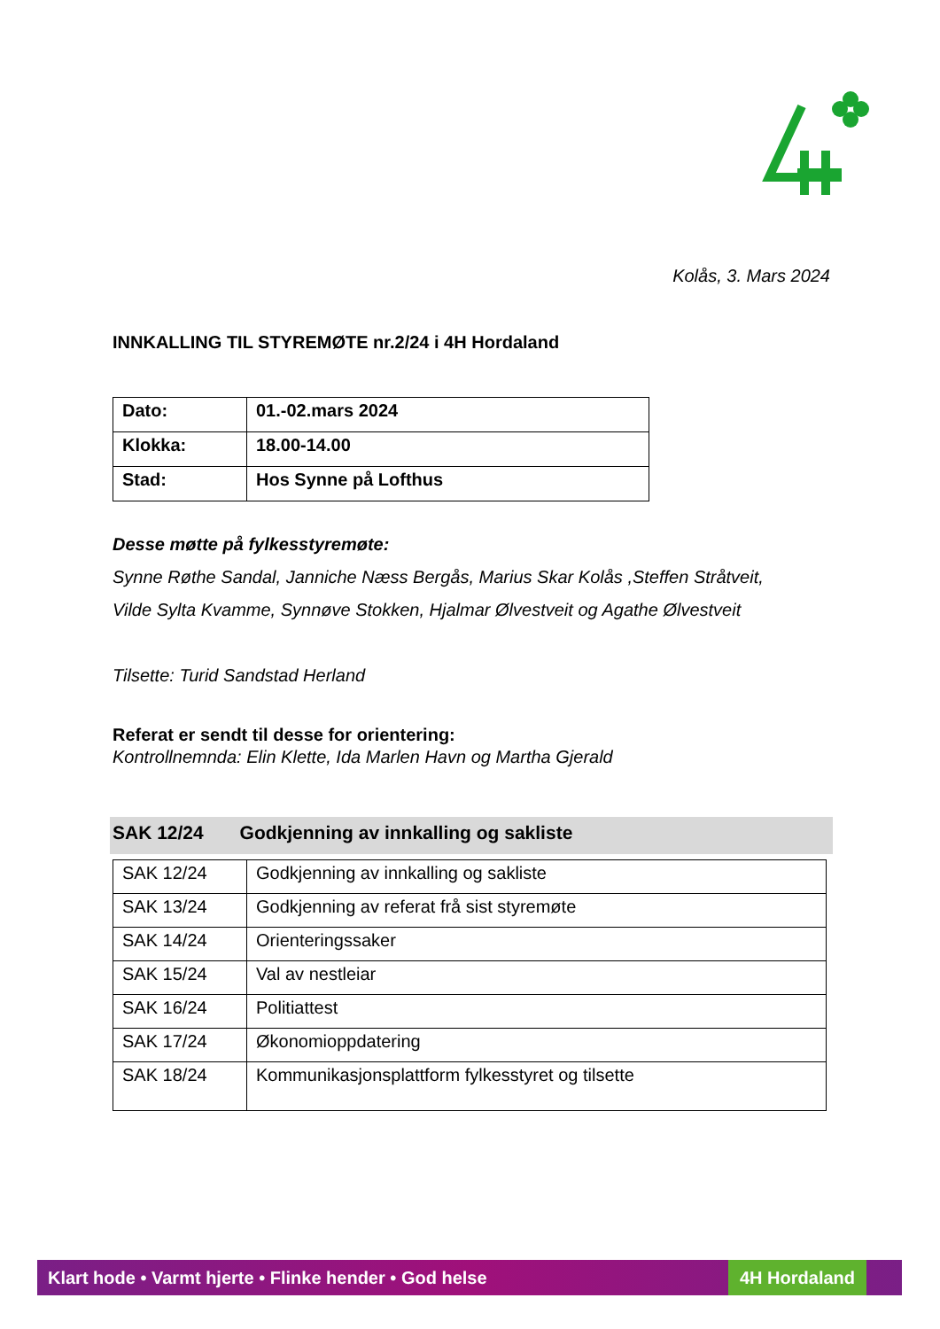Kolås, 3. Mars 2024
INNKALLING TIL STYREMØTE nr.2/24 i 4H Hordaland
| Dato: | 01.-02.mars 2024 |
| Klokka: | 18.00-14.00 |
| Stad: | Hos Synne på Lofthus |
Desse møtte på fylkesstyremøte:
Synne Røthe Sandal, Janniche Næss Bergås, Marius Skar Kolås ,Steffen Stråtveit,
Vilde Sylta Kvamme, Synnøve Stokken, Hjalmar Ølvestveit og Agathe Ølvestveit
Tilsette: Turid Sandstad Herland
Referat er sendt til desse for orientering:
Kontrollnemnda: Elin Klette, Ida Marlen Havn og Martha Gjerald
SAK 12/24 Godkjenning av innkalling og sakliste
| SAK 12/24 | Godkjenning av innkalling og sakliste |
| SAK 13/24 | Godkjenning av referat frå sist styremøte |
| SAK 14/24 | Orienteringssaker |
| SAK 15/24 | Val av nestleiar |
| SAK 16/24 | Politiattest |
| SAK 17/24 | Økonomioppdatering |
| SAK 18/24 | Kommunikasjonsplattform fylkesstyret og tilsette |
Klart hode • Varmt hjerte • Flinke hender • God helse 4H Hordaland